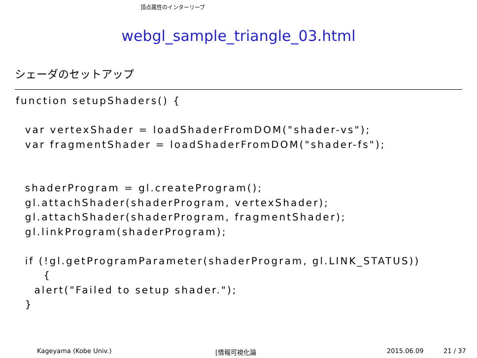頂点属性のインターリーブ
webgl_sample_triangle_03.html
シェーダのセットアップ
function setupShaders() {

  var vertexShader = loadShaderFromDOM("shader-vs");
  var fragmentShader = loadShaderFromDOM("shader-fs");


  shaderProgram = gl.createProgram();
  gl.attachShader(shaderProgram, vertexShader);
  gl.attachShader(shaderProgram, fragmentShader);
  gl.linkProgram(shaderProgram);

  if (!gl.getProgramParameter(shaderProgram, gl.LINK_STATUS))
      {
    alert("Failed to setup shader.");
  }
Kageyama (Kobe Univ.) [情報可視化論 2015.06.09 21 / 37